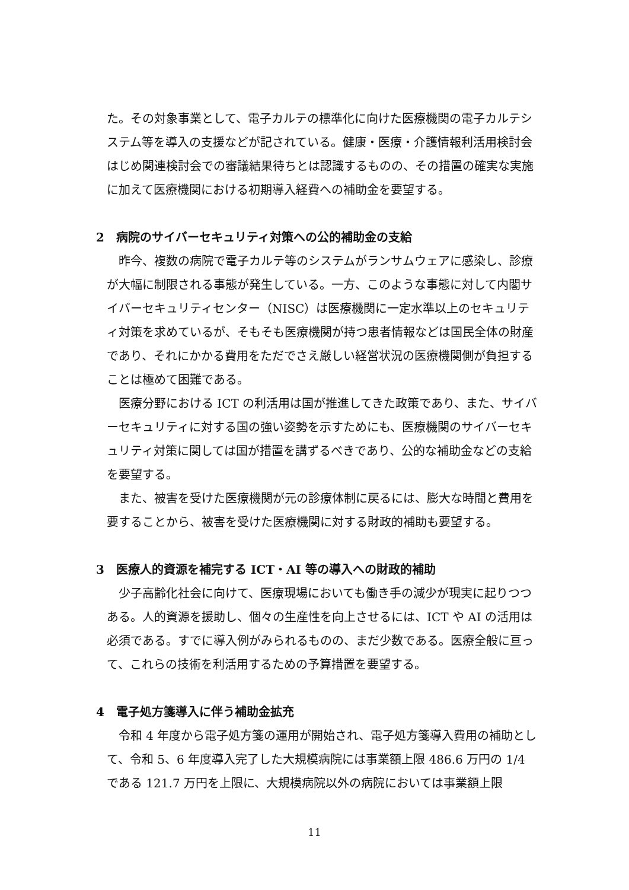た。その対象事業として、電子カルテの標準化に向けた医療機関の電子カルテシステム等を導入の支援などが記されている。健康・医療・介護情報利活用検討会はじめ関連検討会での審議結果待ちとは認識するものの、その措置の確実な実施に加えて医療機関における初期導入経費への補助金を要望する。
2　病院のサイバーセキュリティ対策への公的補助金の支給
昨今、複数の病院で電子カルテ等のシステムがランサムウェアに感染し、診療が大幅に制限される事態が発生している。一方、このような事態に対して内閣サイバーセキュリティセンター（NISC）は医療機関に一定水準以上のセキュリティ対策を求めているが、そもそも医療機関が持つ患者情報などは国民全体の財産であり、それにかかる費用をただでさえ厳しい経営状況の医療機関側が負担することは極めて困難である。
医療分野における ICT の利活用は国が推進してきた政策であり、また、サイバーセキュリティに対する国の強い姿勢を示すためにも、医療機関のサイバーセキュリティ対策に関しては国が措置を講ずるべきであり、公的な補助金などの支給を要望する。
また、被害を受けた医療機関が元の診療体制に戻るには、膨大な時間と費用を要することから、被害を受けた医療機関に対する財政的補助も要望する。
3　医療人的資源を補完する ICT・AI 等の導入への財政的補助
少子高齢化社会に向けて、医療現場においても働き手の減少が現実に起りつつある。人的資源を援助し、個々の生産性を向上させるには、ICT や AI の活用は必須である。すでに導入例がみられるものの、まだ少数である。医療全般に亘って、これらの技術を利活用するための予算措置を要望する。
4　電子処方箋導入に伴う補助金拡充
令和 4 年度から電子処方箋の運用が開始され、電子処方箋導入費用の補助として、令和 5、6 年度導入完了した大規模病院には事業額上限 486.6 万円の 1/4 である 121.7 万円を上限に、大規模病院以外の病院においては事業額上限
11